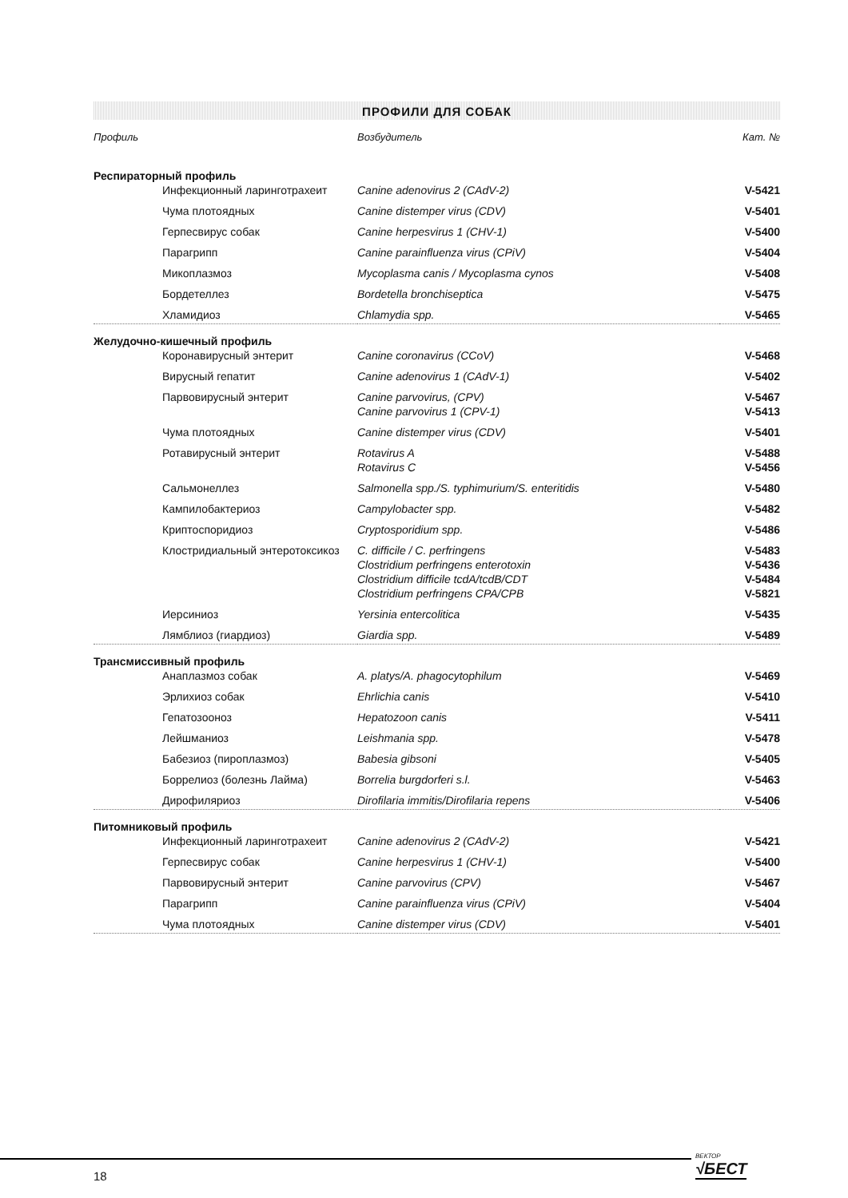ПРОФИЛИ ДЛЯ СОБАК
| Профиль | Возбудитель | Кат. № |
| --- | --- | --- |
| Респираторный профиль | | |
| Инфекционный ларинготрахеит | Canine adenovirus 2 (CAdV-2) | V-5421 |
| Чума плотоядных | Canine distemper virus (CDV) | V-5401 |
| Герпесвирус собак | Canine herpesvirus 1 (CHV-1) | V-5400 |
| Парагрипп | Canine parainfluenza virus (CPiV) | V-5404 |
| Микоплазмоз | Mycoplasma canis / Mycoplasma cynos | V-5408 |
| Бордетеллез | Bordetella bronchiseptica | V-5475 |
| Хламидиоз | Chlamydia spp. | V-5465 |
| Желудочно-кишечный профиль | | |
| Коронавирусный энтерит | Canine coronavirus (CCoV) | V-5468 |
| Вирусный гепатит | Canine adenovirus 1 (CAdV-1) | V-5402 |
| Парвовирусный энтерит | Canine parvovirus, (CPV) Canine parvovirus 1 (CPV-1) | V-5467 V-5413 |
| Чума плотоядных | Canine distemper virus (CDV) | V-5401 |
| Ротавирусный энтерит | Rotavirus A Rotavirus C | V-5488 V-5456 |
| Сальмонеллез | Salmonella spp./S. typhimurium/S. enteritidis | V-5480 |
| Кампилобактериоз | Campylobacter spp. | V-5482 |
| Криптоспоридиоз | Cryptosporidium spp. | V-5486 |
| Клостридиальный энтеротоксикоз | C. difficile / C. perfringens Clostridium perfringens enterotoxin Clostridium difficile tcdA/tcdB/CDT Clostridium perfringens CPA/CPB | V-5483 V-5436 V-5484 V-5821 |
| Иерсиниоз | Yersinia entercolitica | V-5435 |
| Лямблиоз (гиардиоз) | Giardia spp. | V-5489 |
| Трансмиссивный профиль | | |
| Анаплазмоз собак | A. platys/A. phagocytophilum | V-5469 |
| Эрлихиоз собак | Ehrlichia canis | V-5410 |
| Гепатозооноз | Hepatozoon canis | V-5411 |
| Лейшманиоз | Leishmania spp. | V-5478 |
| Бабезиоз (пироплазмоз) | Babesia gibsoni | V-5405 |
| Боррелиоз (болезнь Лайма) | Borrelia burgdorferi s.l. | V-5463 |
| Дирофиляриоз | Dirofilaria immitis/Dirofilaria repens | V-5406 |
| Питомниковый профиль | | |
| Инфекционный ларинготрахеит | Canine adenovirus 2 (CAdV-2) | V-5421 |
| Герпесвирус собак | Canine herpesvirus 1 (CHV-1) | V-5400 |
| Парвовирусный энтерит | Canine parvovirus (CPV) | V-5467 |
| Парагрипп | Canine parainfluenza virus (CPiV) | V-5404 |
| Чума плотоядных | Canine distemper virus (CDV) | V-5401 |
18
ВЕКТОР
√БЕСТ